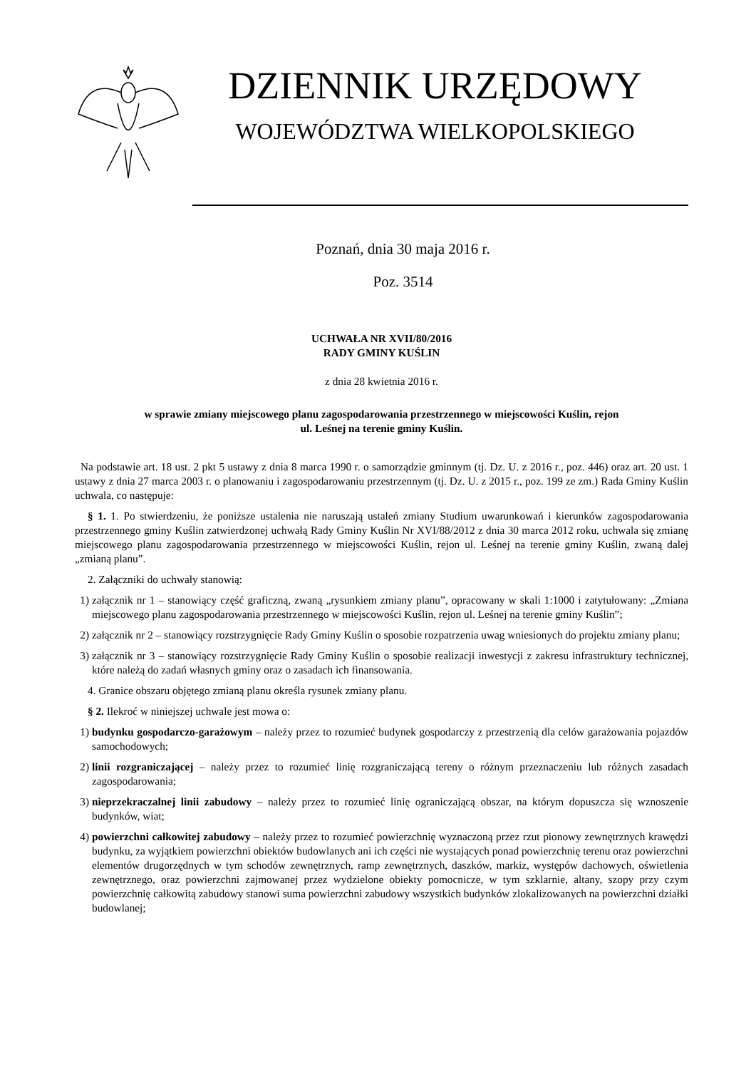DZIENNIK URZĘDOWY
WOJEWÓDZTWA WIELKOPOLSKIEGO
Poznań, dnia 30 maja 2016 r.
Poz. 3514
UCHWAŁA NR XVII/80/2016
RADY GMINY KUŚLIN
z dnia 28 kwietnia 2016 r.
w sprawie zmiany miejscowego planu zagospodarowania przestrzennego w miejscowości Kuślin, rejon
ul. Leśnej na terenie gminy Kuślin.
Na podstawie art. 18 ust. 2 pkt 5 ustawy z dnia 8 marca 1990 r. o samorządzie gminnym (tj. Dz. U. z 2016 r., poz. 446) oraz art. 20 ust. 1 ustawy z dnia 27 marca 2003 r. o planowaniu i zagospodarowaniu przestrzennym (tj. Dz. U. z 2015 r., poz. 199 ze zm.) Rada Gminy Kuślin uchwala, co następuje:
§ 1. 1. Po stwierdzeniu, że poniższe ustalenia nie naruszają ustaleń zmiany Studium uwarunkowań i kierunków zagospodarowania przestrzennego gminy Kuślin zatwierdzonej uchwałą Rady Gminy Kuślin Nr XVI/88/2012 z dnia 30 marca 2012 roku, uchwala się zmianę miejscowego planu zagospodarowania przestrzennego w miejscowości Kuślin, rejon ul. Leśnej na terenie gminy Kuślin, zwaną dalej „zmianą planu”.
2. Załączniki do uchwały stanowią:
1) załącznik nr 1 – stanowiący część graficzną, zwaną „rysunkiem zmiany planu”, opracowany w skali 1:1000 i zatytułowany: „Zmiana miejscowego planu zagospodarowania przestrzennego w miejscowości Kuślin, rejon ul. Leśnej na terenie gminy Kuślin”;
2) załącznik nr 2 – stanowiący rozstrzygnięcie Rady Gminy Kuślin o sposobie rozpatrzenia uwag wniesionych do projektu zmiany planu;
3) załącznik nr 3 – stanowiący rozstrzygnięcie Rady Gminy Kuślin o sposobie realizacji inwestycji z zakresu infrastruktury technicznej, które należą do zadań własnych gminy oraz o zasadach ich finansowania.
4. Granice obszaru objętego zmianą planu określa rysunek zmiany planu.
§ 2. Ilekroć w niniejszej uchwale jest mowa o:
1) budynku gospodarczo-garażowym – należy przez to rozumieć budynek gospodarczy z przestrzenią dla celów garażowania pojazdów samochodowych;
2) linii rozgraniczającej – należy przez to rozumieć linię rozgraniczającą tereny o różnym przeznaczeniu lub różnych zasadach zagospodarowania;
3) nieprzekraczalnej linii zabudowy – należy przez to rozumieć linię ograniczającą obszar, na którym dopuszcza się wznoszenie budynków, wiat;
4) powierzchni całkowitej zabudowy – należy przez to rozumieć powierzchnię wyznaczoną przez rzut pionowy zewnętrznych krawędzi budynku, za wyjątkiem powierzchni obiektów budowlanych ani ich części nie wystających ponad powierzchnię terenu oraz powierzchni elementów drugorzędnych w tym schodów zewnętrznych, ramp zewnętrznych, daszków, markiz, występów dachowych, oświetlenia zewnętrznego, oraz powierzchni zajmowanej przez wydzielone obiekty pomocnicze, w tym szklarnie, altany, szopy przy czym powierzchnię całkowitą zabudowy stanowi suma powierzchni zabudowy wszystkich budynków zlokalizowanych na powierzchni działki budowlanej;